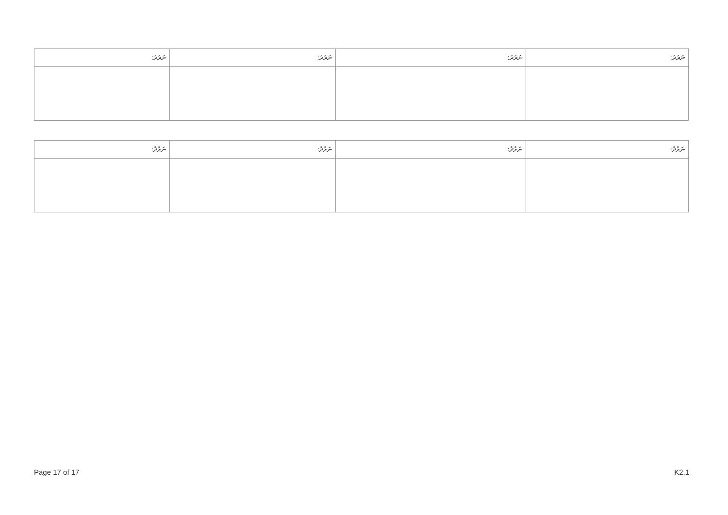| ނަރުދު: | ނަރުދު: | ނަރުދު: | ނަރުދު: |
| --- | --- | --- | --- |
| ނަރުދު: | ނަރުދު: | ނަރުދު: | ނަރުދު: |
| --- | --- | --- | --- |
Page 17 of 17 K2.1